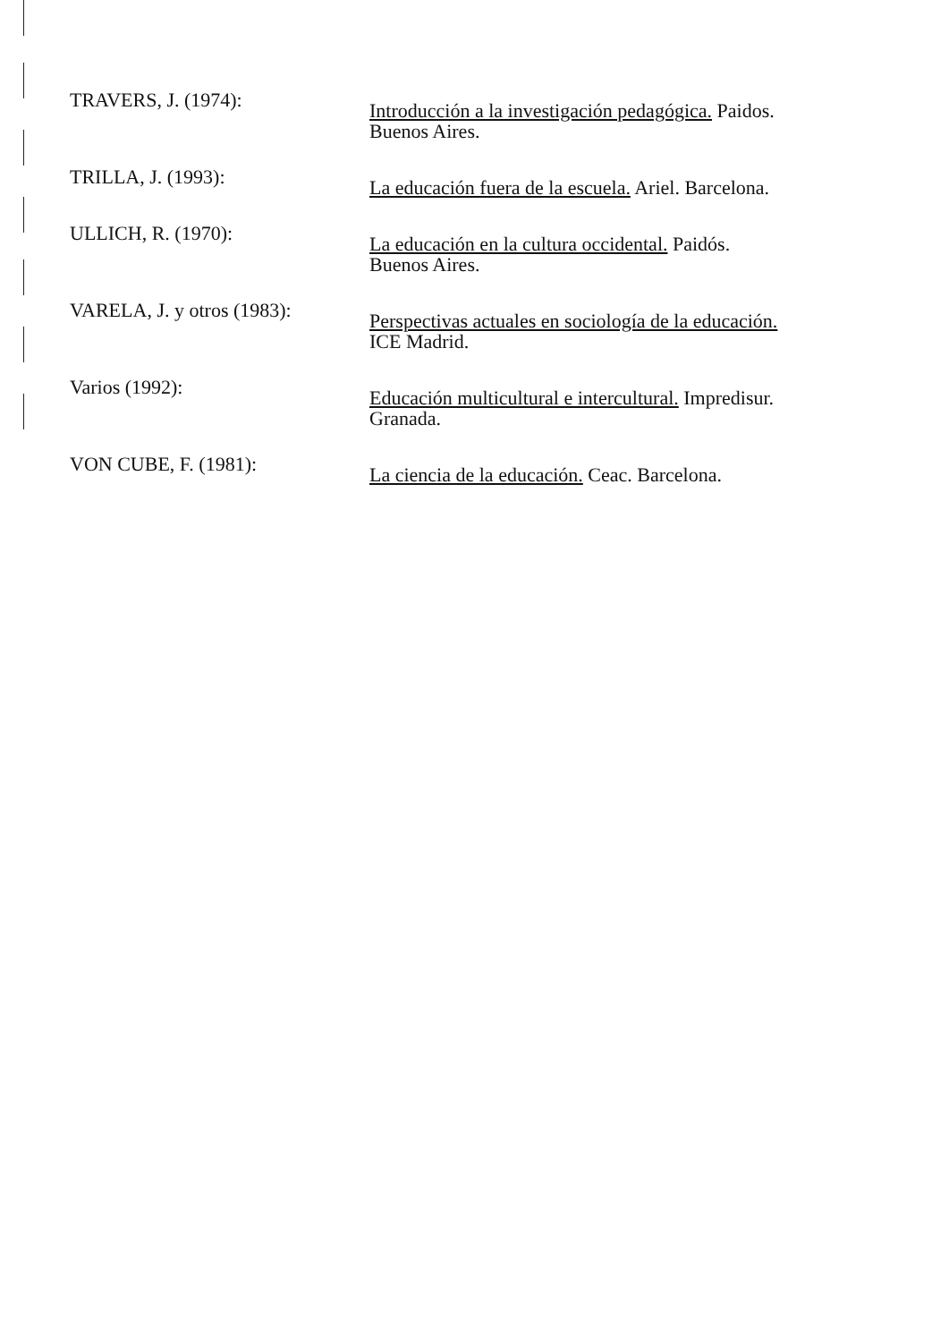TRAVERS, J. (1974):
Introducción a la investigación pedagógica. Paidos. Buenos Aires.
TRILLA, J. (1993):
La educación fuera de la escuela. Ariel. Barcelona.
ULLICH, R. (1970):
La educación en la cultura occidental. Paidós. Buenos Aires.
VARELA, J. y otros (1983):
Perspectivas actuales en sociología de la educación. ICE Madrid.
Varios (1992):
Educación multicultural e intercultural. Impredisur. Granada.
VON CUBE, F. (1981):
La ciencia de la educación. Ceac. Barcelona.